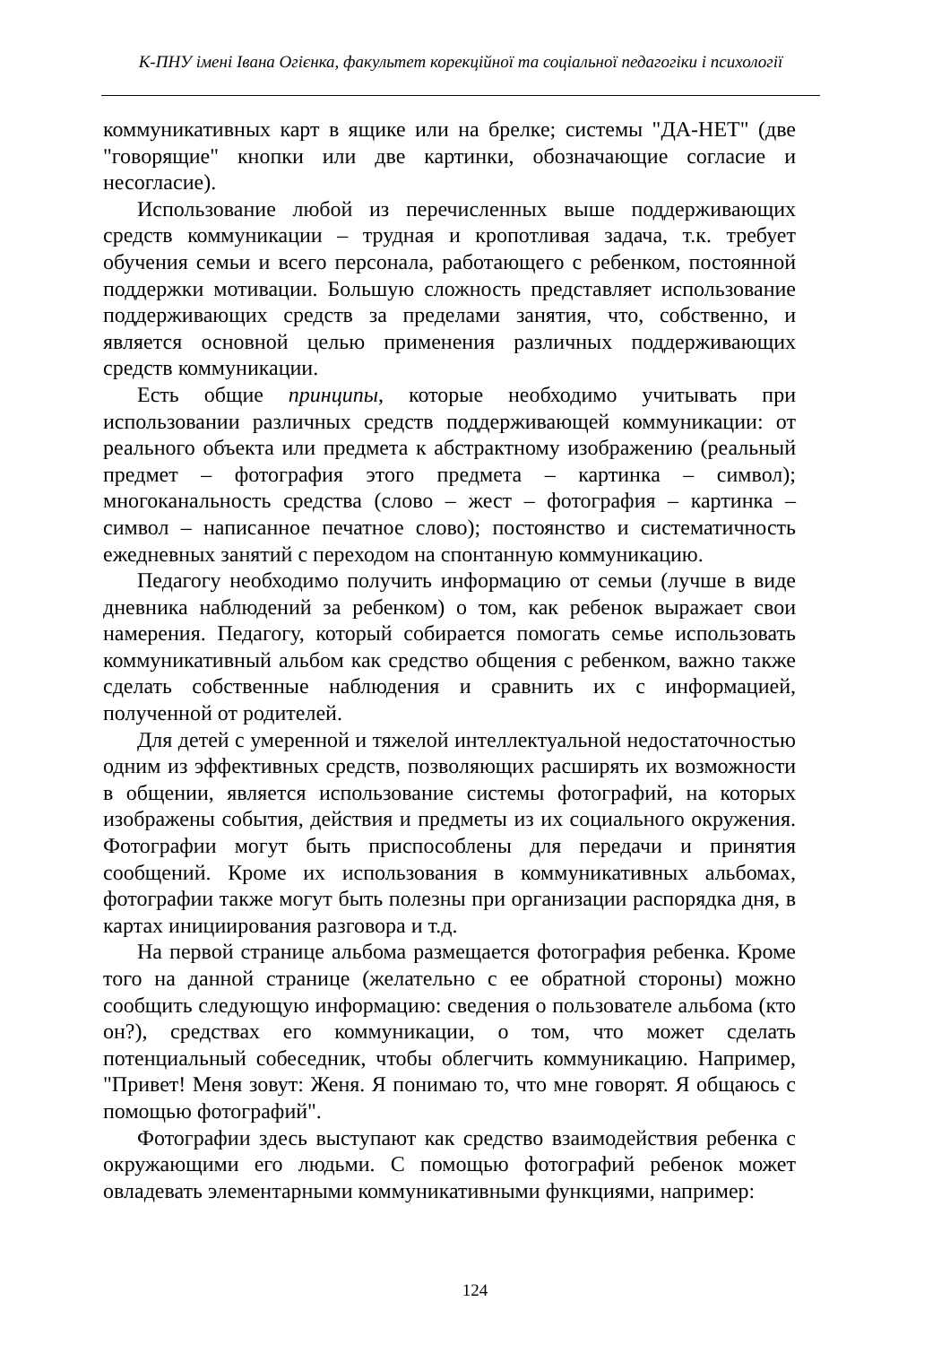К-ПНУ імені Івана Огієнка, факультет корекційної та соціальної педагогіки і психології
коммуникативных карт в ящике или на брелке; системы "ДА-НЕТ" (две "говорящие" кнопки или две картинки, обозначающие согласие и несогласие).
Использование любой из перечисленных выше поддерживающих средств коммуникации – трудная и кропотливая задача, т.к. требует обучения семьи и всего персонала, работающего с ребенком, постоянной поддержки мотивации. Большую сложность представляет использование поддерживающих средств за пределами занятия, что, собственно, и является основной целью применения различных поддерживающих средств коммуникации.
Есть общие принципы, которые необходимо учитывать при использовании различных средств поддерживающей коммуникации: от реального объекта или предмета к абстрактному изображению (реальный предмет – фотография этого предмета – картинка – символ); многоканальность средства (слово – жест – фотография – картинка – символ – написанное печатное слово); постоянство и систематичность ежедневных занятий с переходом на спонтанную коммуникацию.
Педагогу необходимо получить информацию от семьи (лучше в виде дневника наблюдений за ребенком) о том, как ребенок выражает свои намерения. Педагогу, который собирается помогать семье использовать коммуникативный альбом как средство общения с ребенком, важно также сделать собственные наблюдения и сравнить их с информацией, полученной от родителей.
Для детей с умеренной и тяжелой интеллектуальной недостаточностью одним из эффективных средств, позволяющих расширять их возможности в общении, является использование системы фотографий, на которых изображены события, действия и предметы из их социального окружения. Фотографии могут быть приспособлены для передачи и принятия сообщений. Кроме их использования в коммуникативных альбомах, фотографии также могут быть полезны при организации распорядка дня, в картах инициирования разговора и т.д.
На первой странице альбома размещается фотография ребенка. Кроме того на данной странице (желательно с ее обратной стороны) можно сообщить следующую информацию: сведения о пользователе альбома (кто он?), средствах его коммуникации, о том, что может сделать потенциальный собеседник, чтобы облегчить коммуникацию. Например, "Привет! Меня зовут: Женя. Я понимаю то, что мне говорят. Я общаюсь с помощью фотографий".
Фотографии здесь выступают как средство взаимодействия ребенка с окружающими его людьми. С помощью фотографий ребенок может овладевать элементарными коммуникативными функциями, например:
124